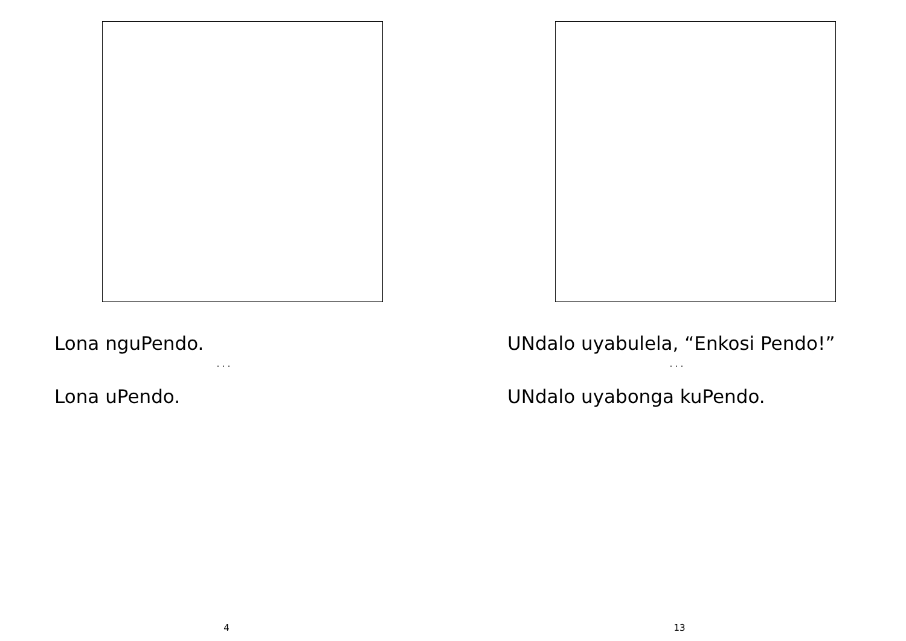Lona nguPendo.
· · ·
Lona uPendo.
4
UNdalo uyabulela, “Enkosi Pendo!”
· · ·
UNdalo uyabonga kuPendo.
13